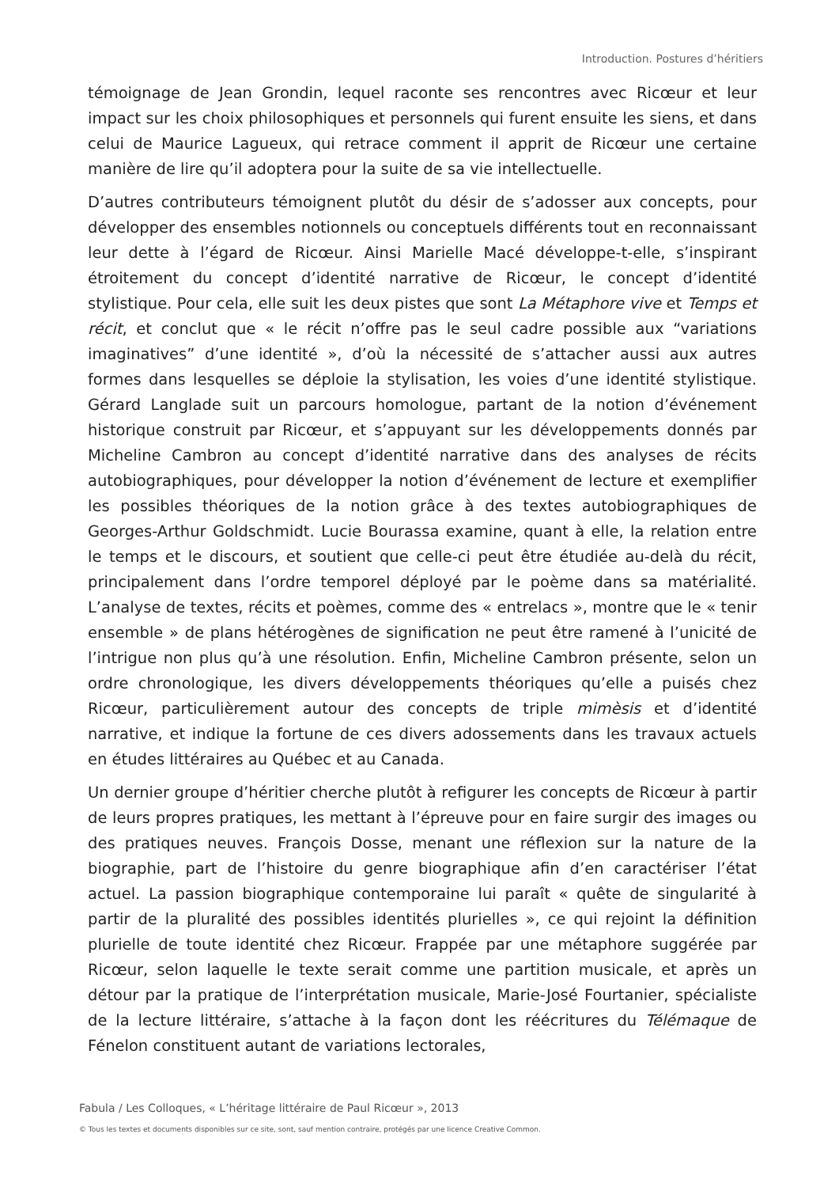Introduction. Postures d’héritiers
témoignage de Jean Grondin, lequel raconte ses rencontres avec Ricœur et leur impact sur les choix philosophiques et personnels qui furent ensuite les siens, et dans celui de Maurice Lagueux, qui retrace comment il apprit de Ricœur une certaine manière de lire qu’il adoptera pour la suite de sa vie intellectuelle.
D’autres contributeurs témoignent plutôt du désir de s’adosser aux concepts, pour développer des ensembles notionnels ou conceptuels différents tout en reconnaissant leur dette à l’égard de Ricœur. Ainsi Marielle Macé développe-t-elle, s’inspirant étroitement du concept d’identité narrative de Ricœur, le concept d’identité stylistique. Pour cela, elle suit les deux pistes que sont La Métaphore vive et Temps et récit, et conclut que « le récit n’offre pas le seul cadre possible aux “variations imaginatives” d’une identité », d’où la nécessité de s’attacher aussi aux autres formes dans lesquelles se déploie la stylisation, les voies d’une identité stylistique. Gérard Langlade suit un parcours homologue, partant de la notion d’événement historique construit par Ricœur, et s’appuyant sur les développements donnés par Micheline Cambron au concept d’identité narrative dans des analyses de récits autobiographiques, pour développer la notion d’événement de lecture et exemplifier les possibles théoriques de la notion grâce à des textes autobiographiques de Georges-Arthur Goldschmidt. Lucie Bourassa examine, quant à elle, la relation entre le temps et le discours, et soutient que celle-ci peut être étudiée au-delà du récit, principalement dans l’ordre temporel déployé par le poème dans sa matérialité. L’analyse de textes, récits et poèmes, comme des « entrelacs », montre que le « tenir ensemble » de plans hétérogènes de signification ne peut être ramené à l’unicité de l’intrigue non plus qu’à une résolution. Enfin, Micheline Cambron présente, selon un ordre chronologique, les divers développements théoriques qu’elle a puisés chez Ricœur, particulièrement autour des concepts de triple mimèsis et d’identité narrative, et indique la fortune de ces divers adossements dans les travaux actuels en études littéraires au Québec et au Canada.
Un dernier groupe d’héritier cherche plutôt à refigurer les concepts de Ricœur à partir de leurs propres pratiques, les mettant à l’épreuve pour en faire surgir des images ou des pratiques neuves. François Dosse, menant une réflexion sur la nature de la biographie, part de l’histoire du genre biographique afin d’en caractériser l’état actuel. La passion biographique contemporaine lui paraît « quête de singularité à partir de la pluralité des possibles identités plurielles », ce qui rejoint la définition plurielle de toute identité chez Ricœur. Frappée par une métaphore suggérée par Ricœur, selon laquelle le texte serait comme une partition musicale, et après un détour par la pratique de l’interprétation musicale, Marie-José Fourtanier, spécialiste de la lecture littéraire, s’attache à la façon dont les réécritures du Télémaque de Fénelon constituent autant de variations lectorales,
Fabula / Les Colloques, « L’héritage littéraire de Paul Ricœur », 2013
© Tous les textes et documents disponibles sur ce site, sont, sauf mention contraire, protégés par une licence Creative Common.